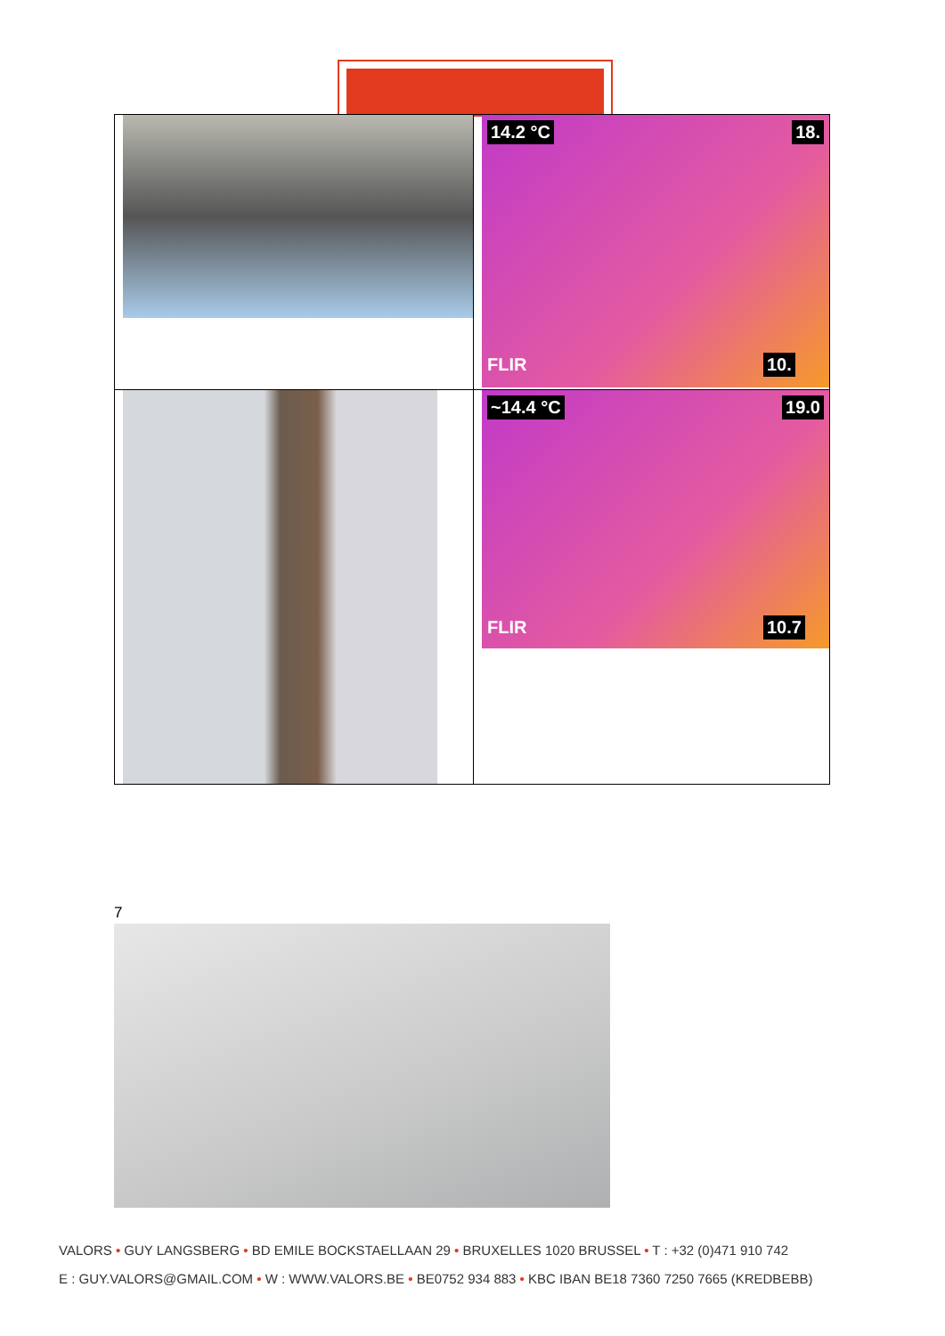| | 14.2 °C 18. FLIR 10. |
| | ~14.4 °C 19.0 FLIR 10.7 |
7
VALORS • GUY LANGSBERG • BD EMILE BOCKSTAELLAAN 29 • BRUXELLES 1020 BRUSSEL • T : +32 (0)471 910 742
E : GUY.VALORS@GMAIL.COM • W : WWW.VALORS.BE • BE0752 934 883 • KBC IBAN BE18 7360 7250 7665 (KREDBEBB)